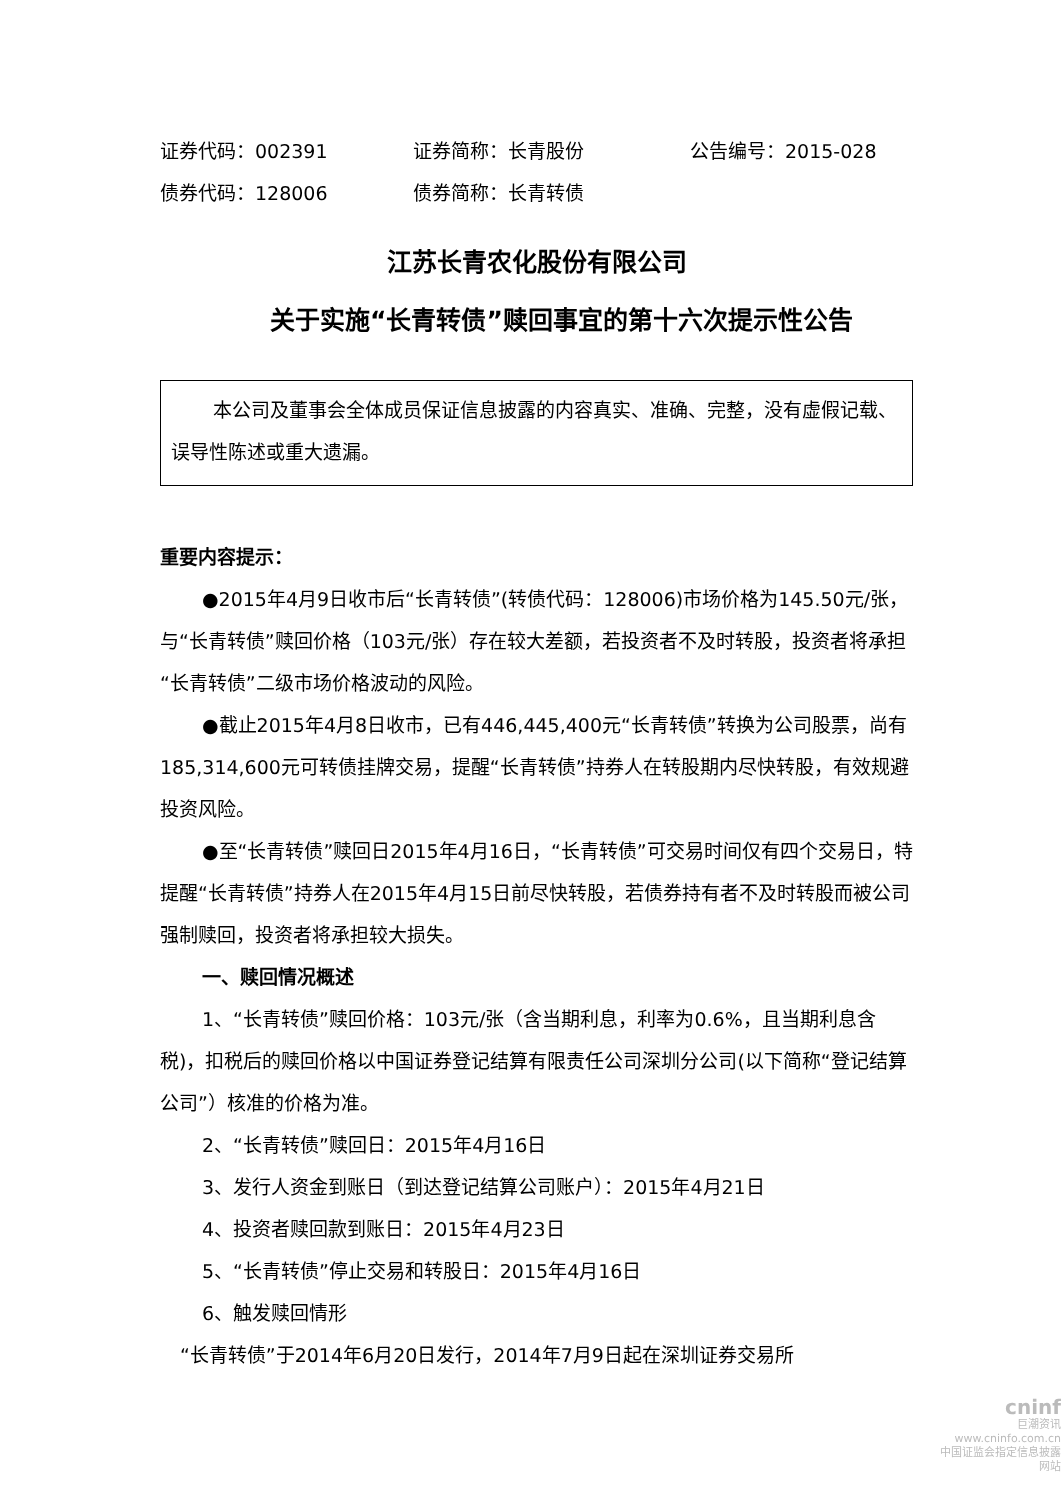证券代码：002391 证券简称：长青股份 公告编号：2015-028
债券代码：128006 债券简称：长青转债
江苏长青农化股份有限公司
关于实施“长青转债”赎回事宜的第十六次提示性公告
本公司及董事会全体成员保证信息披露的内容真实、准确、完整，没有虚假记载、误导性陈述或重大遗漏。
重要内容提示：
●2015年4月9日收市后“长青转债”(转债代码：128006)市场价格为145.50元/张，与“长青转债”赎回价格（103元/张）存在较大差额，若投资者不及时转股，投资者将承担“长青转债”二级市场价格波动的风险。
●截止2015年4月8日收市，已有446,445,400元“长青转债”转换为公司股票，尚有185,314,600元可转债挂牌交易，提醒“长青转债”持券人在转股期内尽快转股，有效规避投资风险。
●至“长青转债”赎回日2015年4月16日，“长青转债”可交易时间仅有四个交易日，特提醒“长青转债”持券人在2015年4月15日前尽快转股，若债券持有者不及时转股而被公司强制赎回，投资者将承担较大损失。
一、赎回情况概述
1、“长青转债”赎回价格：103元/张（含当期利息，利率为0.6%，且当期利息含税)，扣税后的赎回价格以中国证券登记结算有限责任公司深圳分公司(以下简称“登记结算公司”）核准的价格为准。
2、“长青转债”赎回日：2015年4月16日
3、发行人资金到账日（到达登记结算公司账户）：2015年4月21日
4、投资者赎回款到账日：2015年4月23日
5、“长青转债”停止交易和转股日：2015年4月16日
6、触发赎回情形
“长青转债”于2014年6月20日发行，2014年7月9日起在深圳证券交易所
cninf
巨潮资讯
www.cninfo.com.cn
中国证监会指定信息披露网站